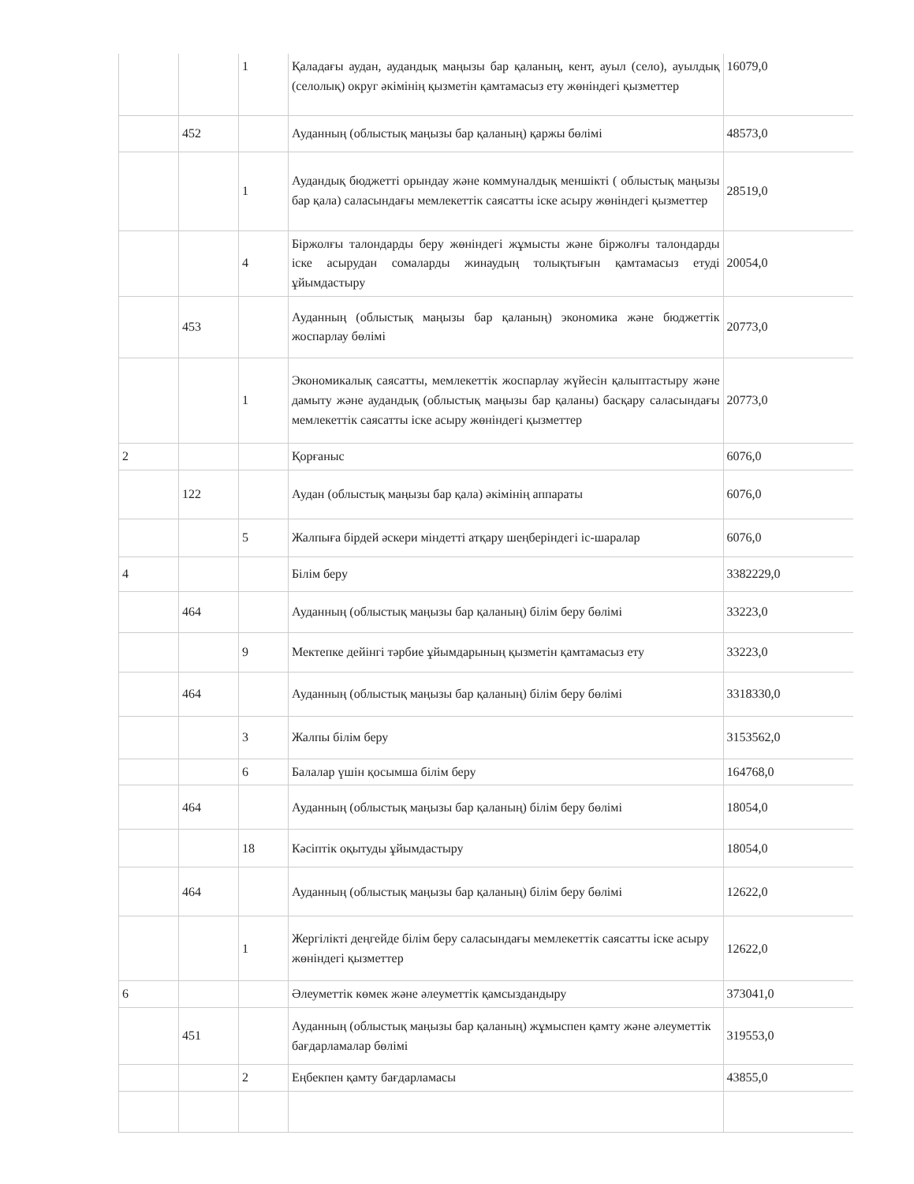| | | 1 | Қаладағы аудан, аудандық маңызы бар қаланың, кент, ауыл (село), ауылдық (селолық) округ әкімінің қызметін қамтамасыз ету жөніндегі қызметтер | 16079,0 |
| | 452 | | Ауданның (облыстық маңызы бар қаланың) қаржы бөлімі | 48573,0 |
| | | 1 | Аудандық бюджетті орындау және коммуналдық меншікті ( облыстық маңызы бар қала) саласындағы мемлекеттік саясатты іске асыру жөніндегі қызметтер | 28519,0 |
| | | 4 | Біржолғы талондарды беру жөніндегі жұмысты және біржолғы талондарды іске асырудан сомаларды жинаудың толықтығын қамтамасыз етуді ұйымдастыру | 20054,0 |
| | 453 | | Ауданның (облыстық маңызы бар қаланың) экономика және бюджеттік жоспарлау бөлімі | 20773,0 |
| | | 1 | Экономикалық саясатты, мемлекеттік жоспарлау жүйесін қалыптастыру және дамыту және аудандық (облыстық маңызы бар қаланы) басқару саласындағы мемлекеттік саясатты іске асыру жөніндегі қызметтер | 20773,0 |
| 2 | | | Қорғаныс | 6076,0 |
| | 122 | | Аудан (облыстық маңызы бар қала) әкімінің аппараты | 6076,0 |
| | | 5 | Жалпыға бірдей әскери міндетті атқару шеңберіндегі іс-шаралар | 6076,0 |
| 4 | | | Білім беру | 3382229,0 |
| | 464 | | Ауданның (облыстық маңызы бар қаланың) білім беру бөлімі | 33223,0 |
| | | 9 | Мектепке дейінгі тәрбие ұйымдарының қызметін қамтамасыз ету | 33223,0 |
| | 464 | | Ауданның (облыстық маңызы бар қаланың) білім беру бөлімі | 3318330,0 |
| | | 3 | Жалпы білім беру | 3153562,0 |
| | | 6 | Балалар үшін қосымша білім беру | 164768,0 |
| | 464 | | Ауданның (облыстық маңызы бар қаланың) білім беру бөлімі | 18054,0 |
| | | 18 | Кәсіптік оқытуды ұйымдастыру | 18054,0 |
| | 464 | | Ауданның (облыстық маңызы бар қаланың) білім беру бөлімі | 12622,0 |
| | | 1 | Жергілікті деңгейде білім беру саласындағы мемлекеттік саясатты іске асыру жөніндегі қызметтер | 12622,0 |
| 6 | | | Әлеуметтік көмек және әлеуметтік қамсыздандыру | 373041,0 |
| | 451 | | Ауданның (облыстық маңызы бар қаланың) жұмыспен қамту және әлеуметтік бағдарламалар бөлімі | 319553,0 |
| | | 2 | Еңбекпен қамту бағдарламасы | 43855,0 |